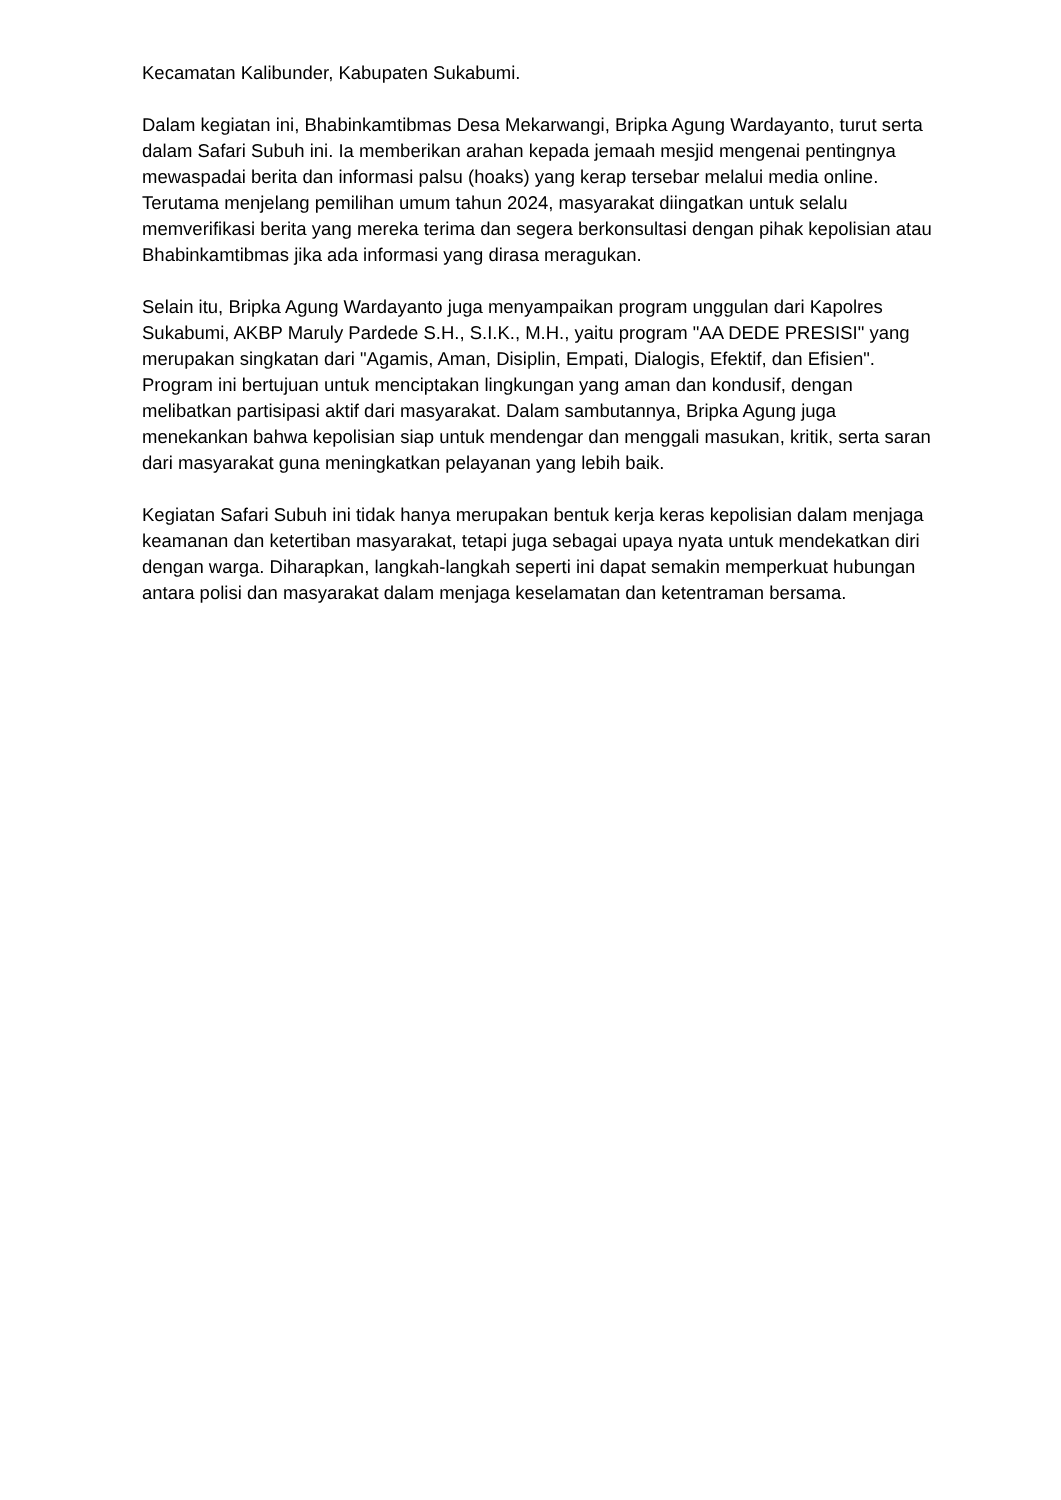Kecamatan Kalibunder, Kabupaten Sukabumi.
Dalam kegiatan ini, Bhabinkamtibmas Desa Mekarwangi, Bripka Agung Wardayanto, turut serta dalam Safari Subuh ini. Ia memberikan arahan kepada jemaah mesjid mengenai pentingnya mewaspadai berita dan informasi palsu (hoaks) yang kerap tersebar melalui media online. Terutama menjelang pemilihan umum tahun 2024, masyarakat diingatkan untuk selalu memverifikasi berita yang mereka terima dan segera berkonsultasi dengan pihak kepolisian atau Bhabinkamtibmas jika ada informasi yang dirasa meragukan.
Selain itu, Bripka Agung Wardayanto juga menyampaikan program unggulan dari Kapolres Sukabumi, AKBP Maruly Pardede S.H., S.I.K., M.H., yaitu program "AA DEDE PRESISI" yang merupakan singkatan dari "Agamis, Aman, Disiplin, Empati, Dialogis, Efektif, dan Efisien". Program ini bertujuan untuk menciptakan lingkungan yang aman dan kondusif, dengan melibatkan partisipasi aktif dari masyarakat. Dalam sambutannya, Bripka Agung juga menekankan bahwa kepolisian siap untuk mendengar dan menggali masukan, kritik, serta saran dari masyarakat guna meningkatkan pelayanan yang lebih baik.
Kegiatan Safari Subuh ini tidak hanya merupakan bentuk kerja keras kepolisian dalam menjaga keamanan dan ketertiban masyarakat, tetapi juga sebagai upaya nyata untuk mendekatkan diri dengan warga. Diharapkan, langkah-langkah seperti ini dapat semakin memperkuat hubungan antara polisi dan masyarakat dalam menjaga keselamatan dan ketentraman bersama.